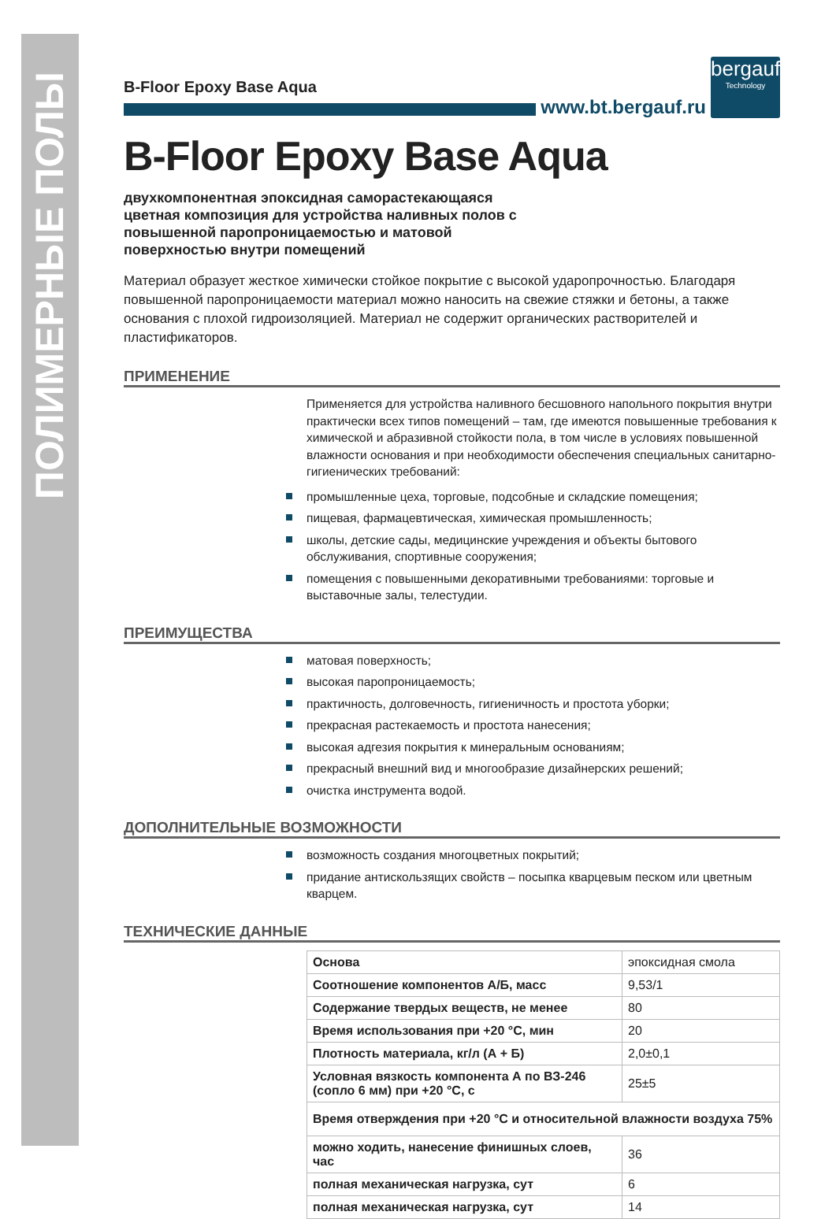ПОЛИМЕРНЫЕ ПОЛЫ
B-Floor Epoxy Base Aqua
www.bt.bergauf.ru
bergauf
Technology
B-Floor Epoxy Base Aqua
двухкомпонентная эпоксидная саморастекающаяся цветная композиция для устройства наливных полов с повышенной паропроницаемостью и матовой поверхностью внутри помещений
Материал образует жесткое химически стойкое покрытие с высокой ударопрочностью. Благодаря повышенной паропроницаемости материал можно наносить на свежие стяжки и бетоны, а также основания с плохой гидроизоляцией. Материал не содержит органических растворителей и пластификаторов.
ПРИМЕНЕНИЕ
Применяется для устройства наливного бесшовного напольного покрытия внутри практически всех типов помещений – там, где имеются повышенные требования к химической и абразивной стойкости пола, в том числе в условиях повышенной влажности основания и при необходимости обеспечения специальных санитарно-гигиенических требований:
промышленные цеха, торговые, подсобные и складские помещения;
пищевая, фармацевтическая, химическая промышленность;
школы, детские сады, медицинские учреждения и объекты бытового обслуживания, спортивные сооружения;
помещения с повышенными декоративными требованиями: торговые и выставочные залы, телестудии.
ПРЕИМУЩЕСТВА
матовая поверхность;
высокая паропроницаемость;
практичность, долговечность, гигиеничность и простота уборки;
прекрасная растекаемость и простота нанесения;
высокая адгезия покрытия к минеральным основаниям;
прекрасный внешний вид и многообразие дизайнерских решений;
очистка инструмента водой.
ДОПОЛНИТЕЛЬНЫЕ ВОЗМОЖНОСТИ
возможность создания многоцветных покрытий;
придание антискользящих свойств – посыпка кварцевым песком или цветным кварцем.
ТЕХНИЧЕСКИЕ ДАННЫЕ
| Основа | эпоксидная смола |
| Соотношение компонентов А/Б, масс | 9,53/1 |
| Содержание твердых веществ, не менее | 80 |
| Время использования при +20 °С, мин | 20 |
| Плотность материала, кг/л (А + Б) | 2,0±0,1 |
| Условная вязкость компонента А по ВЗ-246 (сопло 6 мм) при +20 °С, с | 25±5 |
| Время отверждения при +20 °С и относительной влажности воздуха 75% | |
| можно ходить, нанесение финишных слоев, час | 36 |
| полная механическая нагрузка, сут | 6 |
| полная механическая нагрузка, сут | 14 |